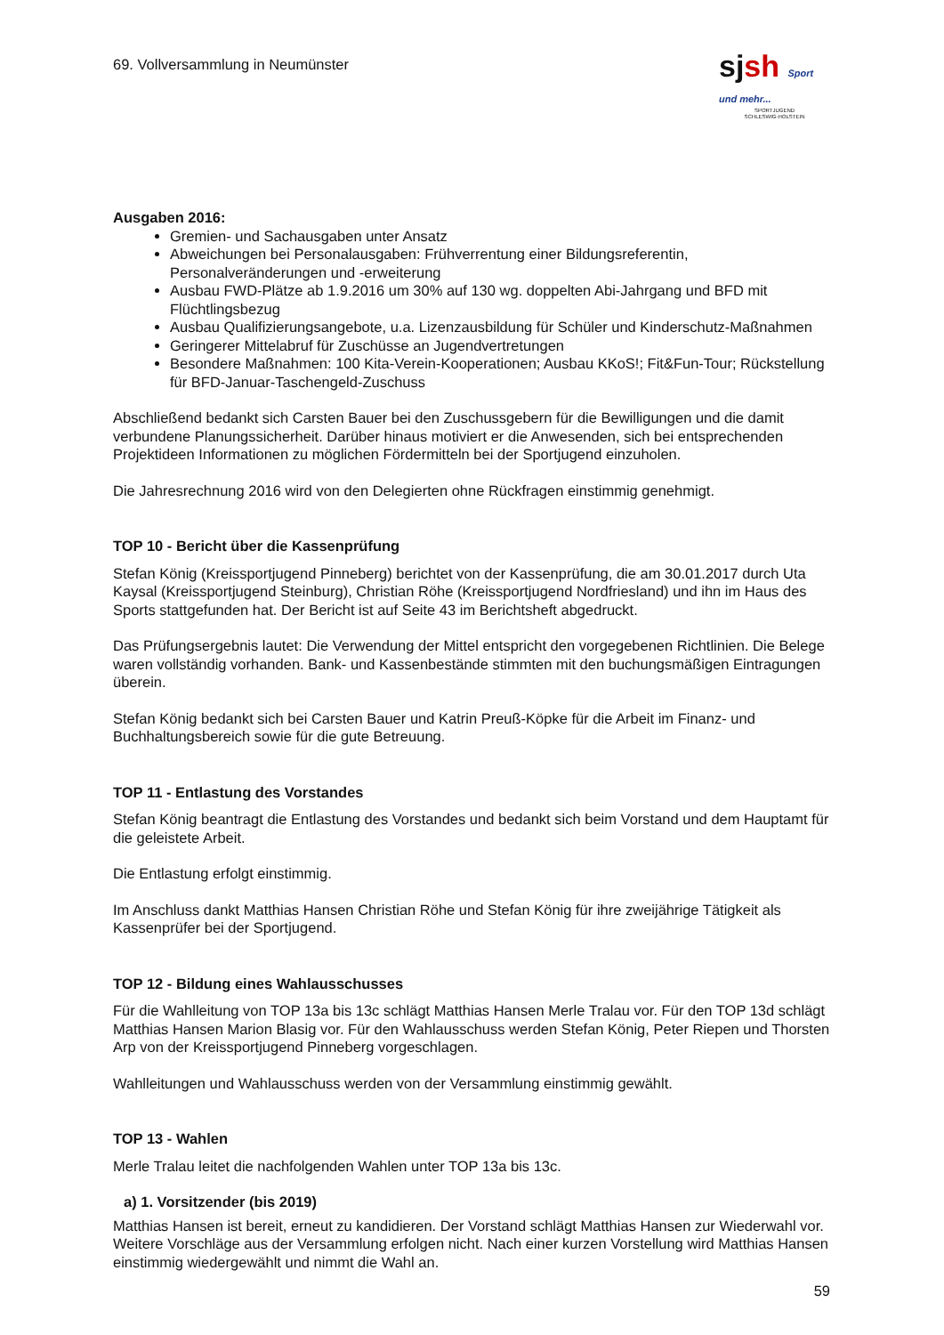69. Vollversammlung in Neumünster
sjsh Sport und mehr...
SPORTJUGEND
SCHLESWIG-HOLSTEIN
Ausgaben 2016:
Gremien- und Sachausgaben unter Ansatz
Abweichungen bei Personalausgaben: Frühverrentung einer Bildungsreferentin, Personalveränderungen und -erweiterung
Ausbau FWD-Plätze ab 1.9.2016 um 30% auf 130 wg. doppelten Abi-Jahrgang und BFD mit Flüchtlingsbezug
Ausbau Qualifizierungsangebote, u.a. Lizenzausbildung für Schüler und Kinderschutz-Maßnahmen
Geringerer Mittelabruf für Zuschüsse an Jugendvertretungen
Besondere Maßnahmen: 100 Kita-Verein-Kooperationen; Ausbau KKoS!; Fit&Fun-Tour; Rückstellung für BFD-Januar-Taschengeld-Zuschuss
Abschließend bedankt sich Carsten Bauer bei den Zuschussgebern für die Bewilligungen und die damit verbundene Planungssicherheit. Darüber hinaus motiviert er die Anwesenden, sich bei entsprechenden Projektideen Informationen zu möglichen Fördermitteln bei der Sportjugend einzuholen.
Die Jahresrechnung 2016 wird von den Delegierten ohne Rückfragen einstimmig genehmigt.
TOP 10 - Bericht über die Kassenprüfung
Stefan König (Kreissportjugend Pinneberg) berichtet von der Kassenprüfung, die am 30.01.2017 durch Uta Kaysal (Kreissportjugend Steinburg), Christian Röhe (Kreissportjugend Nordfriesland) und ihn im Haus des Sports stattgefunden hat. Der Bericht ist auf Seite 43 im Berichtsheft abgedruckt.
Das Prüfungsergebnis lautet: Die Verwendung der Mittel entspricht den vorgegebenen Richtlinien. Die Belege waren vollständig vorhanden. Bank- und Kassenbestände stimmten mit den buchungsmäßigen Eintragungen überein.
Stefan König bedankt sich bei Carsten Bauer und Katrin Preuß-Köpke für die Arbeit im Finanz- und Buchhaltungsbereich sowie für die gute Betreuung.
TOP 11 - Entlastung des Vorstandes
Stefan König beantragt die Entlastung des Vorstandes und bedankt sich beim Vorstand und dem Hauptamt für die geleistete Arbeit.
Die Entlastung erfolgt einstimmig.
Im Anschluss dankt Matthias Hansen Christian Röhe und Stefan König für ihre zweijährige Tätigkeit als Kassenprüfer bei der Sportjugend.
TOP 12 - Bildung eines Wahlausschusses
Für die Wahlleitung von TOP 13a bis 13c schlägt Matthias Hansen Merle Tralau vor. Für den TOP 13d schlägt Matthias Hansen Marion Blasig vor. Für den Wahlausschuss werden Stefan König, Peter Riepen und Thorsten Arp von der Kreissportjugend Pinneberg vorgeschlagen.
Wahlleitungen und Wahlausschuss werden von der Versammlung einstimmig gewählt.
TOP 13 - Wahlen
Merle Tralau leitet die nachfolgenden Wahlen unter TOP 13a bis 13c.
a) 1. Vorsitzender (bis 2019)
Matthias Hansen ist bereit, erneut zu kandidieren. Der Vorstand schlägt Matthias Hansen zur Wiederwahl vor. Weitere Vorschläge aus der Versammlung erfolgen nicht. Nach einer kurzen Vorstellung wird Matthias Hansen einstimmig wiedergewählt und nimmt die Wahl an.
59